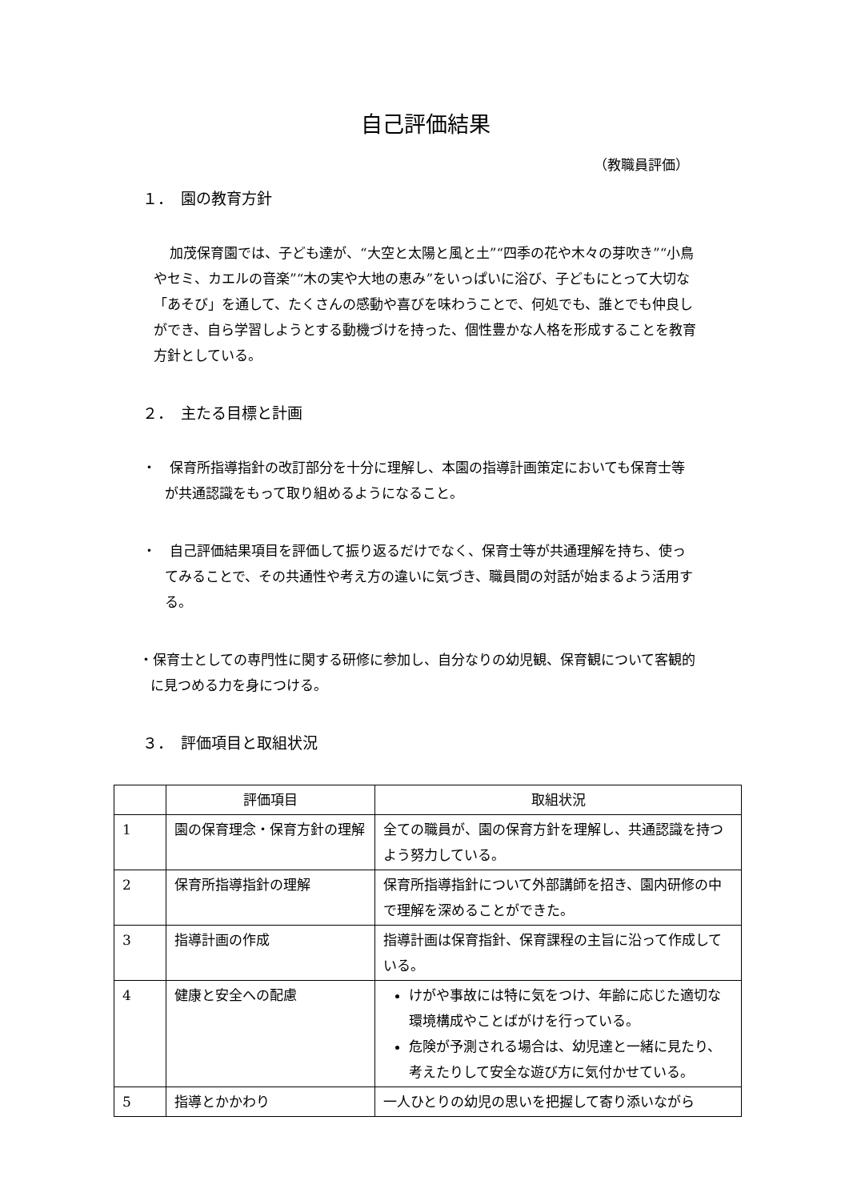自己評価結果
（教職員評価）
１．　園の教育方針
加茂保育園では、子ども達が、“大空と太陽と風と土”“四季の花や木々の芽吹き”“小鳥やセミ、カエルの音楽”“木の実や大地の恵み”をいっぱいに浴び、子どもにとって大切な「あそび」を通して、たくさんの感動や喜びを味わうことで、何処でも、誰とでも仲良しができ、自ら学習しようとする動機づけを持った、個性豊かな人格を形成することを教育方針としている。
２．　主たる目標と計画
・　保育所指導指針の改訂部分を十分に理解し、本園の指導計画策定においても保育士等が共通認識をもって取り組めるようになること。
・　自己評価結果項目を評価して振り返るだけでなく、保育士等が共通理解を持ち、使ってみることで、その共通性や考え方の違いに気づき、職員間の対話が始まるよう活用する。
・保育士としての専門性に関する研修に参加し、自分なりの幼児観、保育観について客観的に見つめる力を身につける。
３．　評価項目と取組状況
| | 評価項目 | 取組状況 |
| --- | --- | --- |
| 1 | 園の保育理念・保育方針の理解 | 全ての職員が、園の保育方針を理解し、共通認識を持つよう努力している。 |
| 2 | 保育所指導指針の理解 | 保育所指導指針について外部講師を招き、園内研修の中で理解を深めることができた。 |
| 3 | 指導計画の作成 | 指導計画は保育指針、保育課程の主旨に沿って作成している。 |
| 4 | 健康と安全への配慮 | けがや事故には特に気をつけ、年齢に応じた適切な環境構成やことばがけを行っている。 危険が予測される場合は、幼児達と一緒に見たり、考えたりして安全な遊び方に気付かせている。 |
| 5 | 指導とかかわり | 一人ひとりの幼児の思いを把握して寄り添いながら |